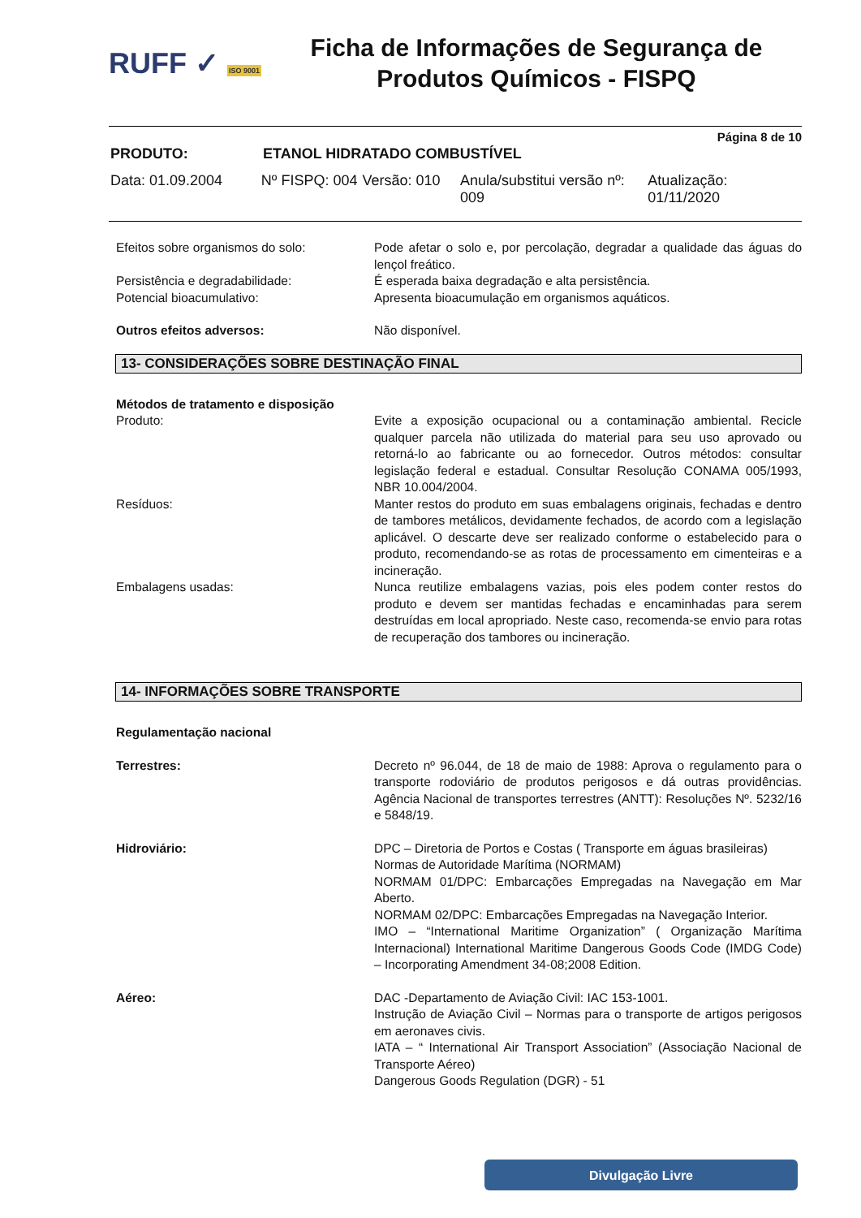RUFF ✓ ISO 9001
Ficha de Informações de Segurança de
Produtos Químicos - FISPQ
Página 8 de 10
PRODUTO: ETANOL HIDRATADO COMBUSTÍVEL
Data: 01.09.2004 Nº FISPQ: 004 Versão: 010 Anula/substitui versão nº: 009 Atualização: 01/11/2020
Efeitos sobre organismos do solo: Pode afetar o solo e, por percolação, degradar a qualidade das águas do lençol freático.
Persistência e degradabilidade: É esperada baixa degradação e alta persistência.
Potencial bioacumulativo: Apresenta bioacumulação em organismos aquáticos.
Outros efeitos adversos: Não disponível.
13- CONSIDERAÇÕES SOBRE DESTINAÇÃO FINAL
Métodos de tratamento e disposição
Produto: Evite a exposição ocupacional ou a contaminação ambiental. Recicle qualquer parcela não utilizada do material para seu uso aprovado ou retorná-lo ao fabricante ou ao fornecedor. Outros métodos: consultar legislação federal e estadual. Consultar Resolução CONAMA 005/1993, NBR 10.004/2004.
Resíduos: Manter restos do produto em suas embalagens originais, fechadas e dentro de tambores metálicos, devidamente fechados, de acordo com a legislação aplicável. O descarte deve ser realizado conforme o estabelecido para o produto, recomendando-se as rotas de processamento em cimenteiras e a incineração.
Embalagens usadas: Nunca reutilize embalagens vazias, pois eles podem conter restos do produto e devem ser mantidas fechadas e encaminhadas para serem destruídas em local apropriado. Neste caso, recomenda-se envio para rotas de recuperação dos tambores ou incineração.
14- INFORMAÇÕES SOBRE TRANSPORTE
Regulamentação nacional
Terrestres: Decreto nº 96.044, de 18 de maio de 1988: Aprova o regulamento para o transporte rodoviário de produtos perigosos e dá outras providências. Agência Nacional de transportes terrestres (ANTT): Resoluções Nº. 5232/16 e 5848/19.
Hidroviário: DPC – Diretoria de Portos e Costas ( Transporte em águas brasileiras)
Normas de Autoridade Marítima (NORMAM)
NORMAM 01/DPC: Embarcações Empregadas na Navegação em Mar Aberto.
NORMAM 02/DPC: Embarcações Empregadas na Navegação Interior.
IMO – “International Maritime Organization” ( Organização Marítima Internacional) International Maritime Dangerous Goods Code (IMDG Code) – Incorporating Amendment 34-08;2008 Edition.
Aéreo: DAC -Departamento de Aviação Civil: IAC 153-1001.
Instrução de Aviação Civil – Normas para o transporte de artigos perigosos em aeronaves civis.
IATA – “ International Air Transport Association” (Associação Nacional de Transporte Aéreo)
Dangerous Goods Regulation (DGR) - 51
Divulgação Livre